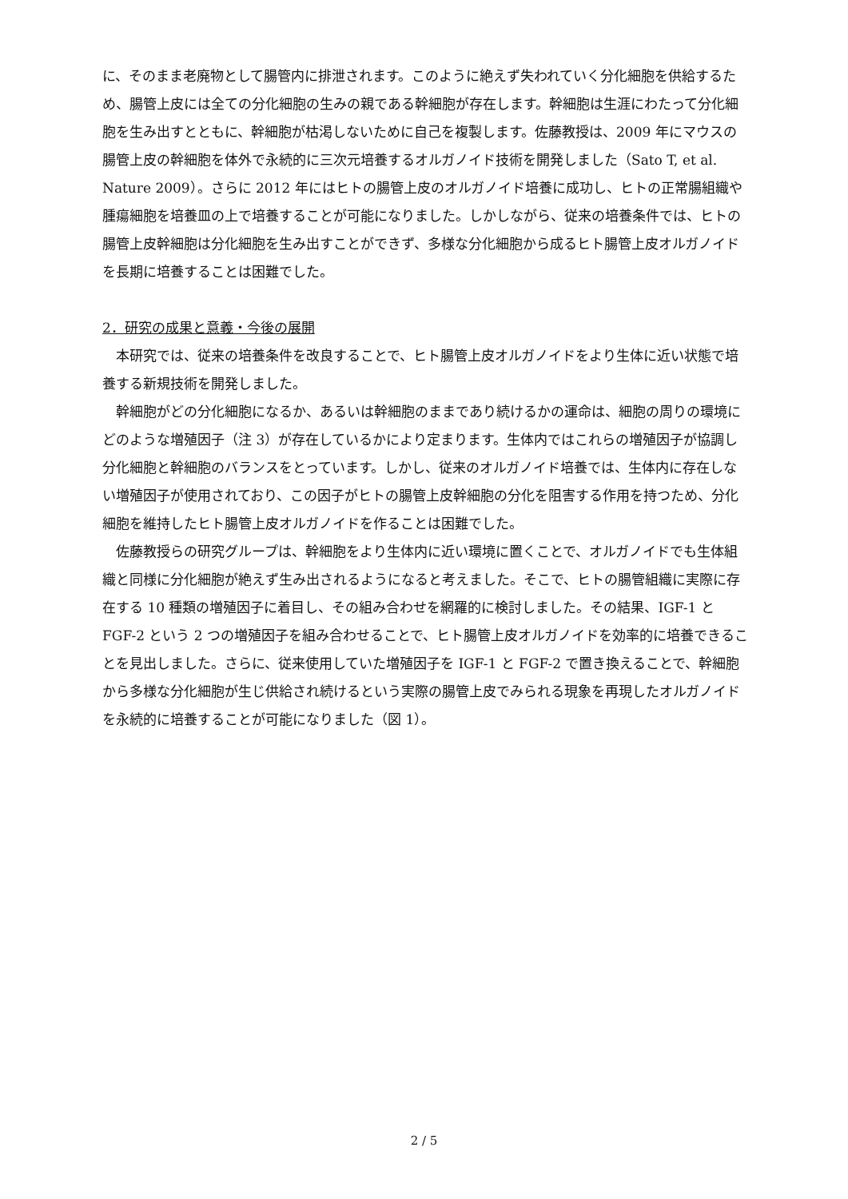に、そのまま老廃物として腸管内に排泄されます。このように絶えず失われていく分化細胞を供給するため、腸管上皮には全ての分化細胞の生みの親である幹細胞が存在します。幹細胞は生涯にわたって分化細胞を生み出すとともに、幹細胞が枯渇しないために自己を複製します。佐藤教授は、2009 年にマウスの腸管上皮の幹細胞を体外で永続的に三次元培養するオルガノイド技術を開発しました（Sato T, et al. Nature 2009）。さらに 2012 年にはヒトの腸管上皮のオルガノイド培養に成功し、ヒトの正常腸組織や腫瘍細胞を培養皿の上で培養することが可能になりました。しかしながら、従来の培養条件では、ヒトの腸管上皮幹細胞は分化細胞を生み出すことができず、多様な分化細胞から成るヒト腸管上皮オルガノイドを長期に培養することは困難でした。
2．研究の成果と意義・今後の展開
本研究では、従来の培養条件を改良することで、ヒト腸管上皮オルガノイドをより生体に近い状態で培養する新規技術を開発しました。
幹細胞がどの分化細胞になるか、あるいは幹細胞のままであり続けるかの運命は、細胞の周りの環境にどのような増殖因子（注 3）が存在しているかにより定まります。生体内ではこれらの増殖因子が協調し分化細胞と幹細胞のバランスをとっています。しかし、従来のオルガノイド培養では、生体内に存在しない増殖因子が使用されており、この因子がヒトの腸管上皮幹細胞の分化を阻害する作用を持つため、分化細胞を維持したヒト腸管上皮オルガノイドを作ることは困難でした。
佐藤教授らの研究グループは、幹細胞をより生体内に近い環境に置くことで、オルガノイドでも生体組織と同様に分化細胞が絶えず生み出されるようになると考えました。そこで、ヒトの腸管組織に実際に存在する 10 種類の増殖因子に着目し、その組み合わせを網羅的に検討しました。その結果、IGF-1 と FGF-2 という 2 つの増殖因子を組み合わせることで、ヒト腸管上皮オルガノイドを効率的に培養できることを見出しました。さらに、従来使用していた増殖因子を IGF-1 と FGF-2 で置き換えることで、幹細胞から多様な分化細胞が生じ供給され続けるという実際の腸管上皮でみられる現象を再現したオルガノイドを永続的に培養することが可能になりました（図 1）。
2 / 5